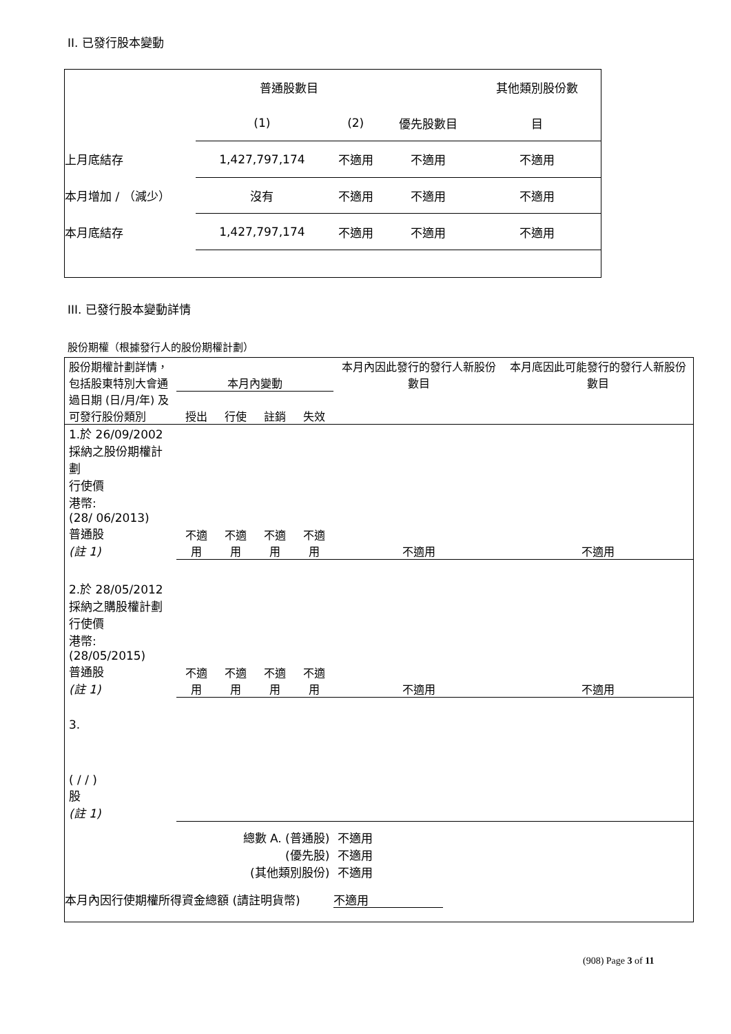II. 已發行股本變動
| | 普通股數目 | | | 其他類別股份數 |
| | (1) | (2) | 優先股數目 | 目 |
| 上月底結存 | 1,427,797,174 | 不適用 | 不適用 | 不適用 |
| 本月增加 / （減少） | 沒有 | 不適用 | 不適用 | 不適用 |
| 本月底結存 | 1,427,797,174 | 不適用 | 不適用 | 不適用 |
III. 已發行股本變動詳情
股份期權（根據發行人的股份期權計劃）
| 股份期權計劃詳情，包括股東特別大會通過日期 (日/月/年) 及可發行股份類別 | 本月內變動 | | | | 本月內因此發行的發行人新股份數目 | 本月底因此可能發行的發行人新股份數目 |
| | 授出 | 行使 | 註銷 | 失效 | | |
| 1.於 26/09/2002 採納之股份期權計劃 行使價 港幣: (28/ 06/2013) 普通股 (註 1) | 不適用 | 不適用 | 不適用 | 不適用 | 不適用 | 不適用 |
| 2.於 28/05/2012 採納之購股權計劃 行使價 港幣: (28/05/2015) 普通股 (註 1) | 不適用 | 不適用 | 不適用 | 不適用 | 不適用 | 不適用 |
| 3. ( / / ) 股 (註 1) | | | | | | |
| 總數 A. (普通股) (優先股) (其他類別股份) | | | | | 不適用 不適用 不適用 | |
| 本月內因行使期權所得資金總額 (請註明貨幣) 不適用 | | | | | | |
(908) Page 3 of 11